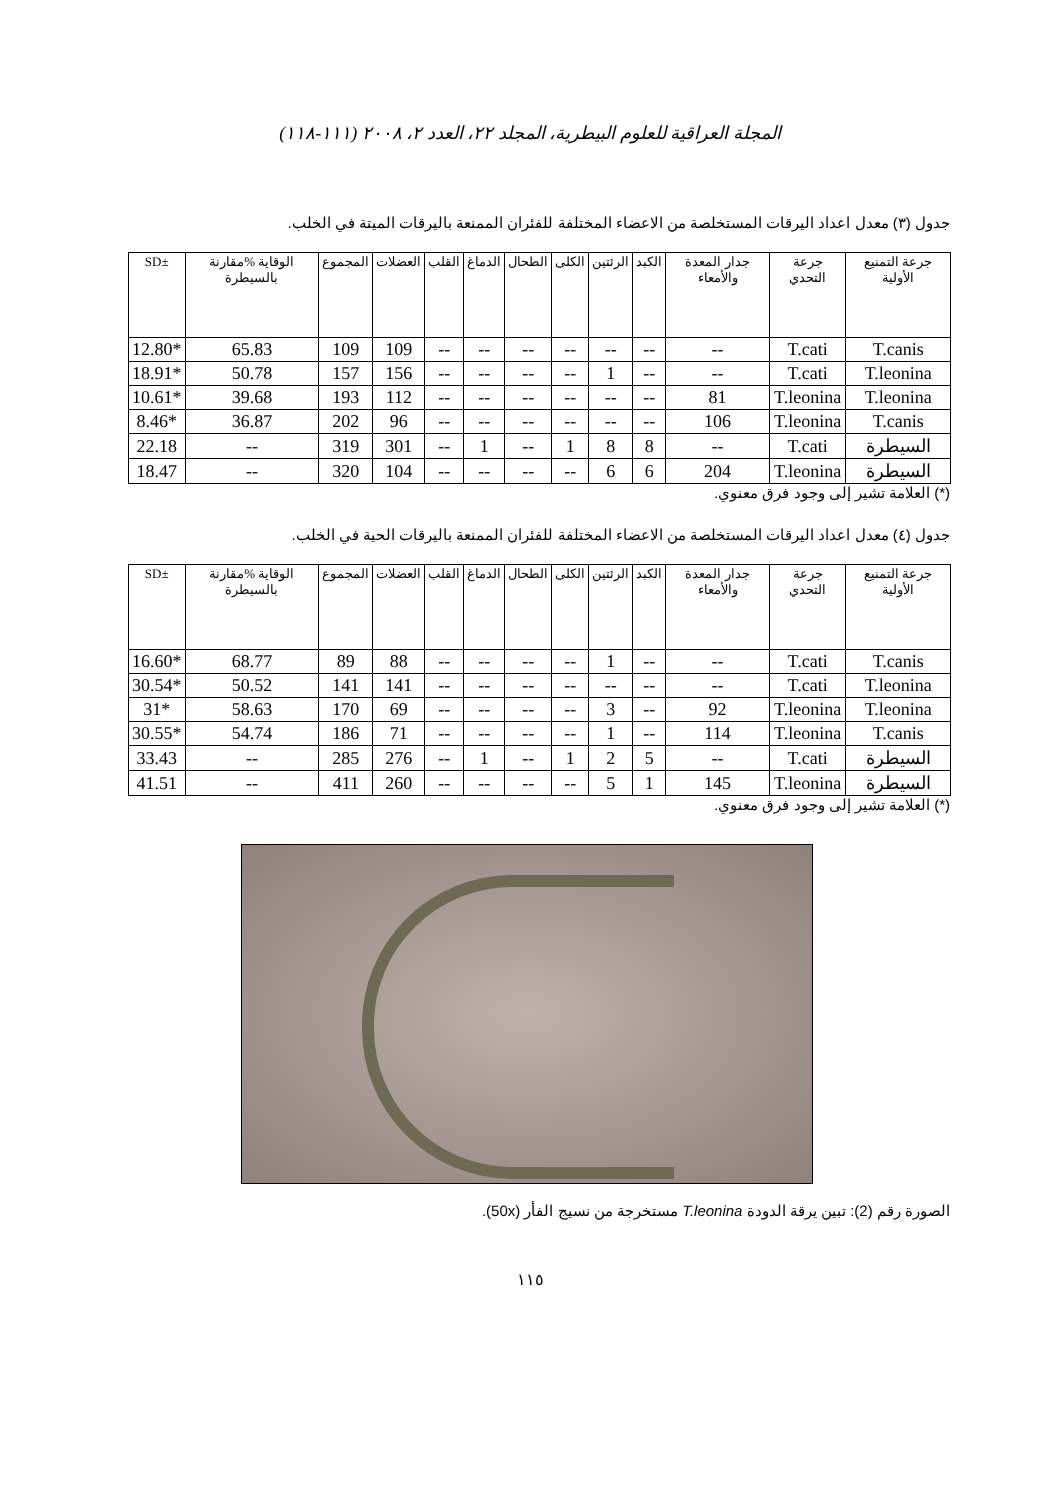المجلة العراقية للعلوم البيطرية، المجلد ٢٢، العدد ٢، ٢٠٠٨ (١١١-١١٨)
جدول (٣) معدل اعداد اليرقات المستخلصة من الاعضاء المختلفة للفئران الممنعة باليرقات الميتة في الخلب.
| SD± | الوقاية %مقارنة بالسيطرة | المجموع | العضلات | القلب | الدماغ | الطحال | الكلى | الرئتين | الكبد | جدار المعدة والأمعاء | جرعة التحدي | جرعة التمنيع الأولية |
| --- | --- | --- | --- | --- | --- | --- | --- | --- | --- | --- | --- | --- |
| 12.80* | 65.83 | 109 | 109 | -- | -- | -- | -- | -- | -- | -- | T.cati | T.canis |
| 18.91* | 50.78 | 157 | 156 | -- | -- | -- | -- | 1 | -- | -- | T.cati | T.leonina |
| 10.61* | 39.68 | 193 | 112 | -- | -- | -- | -- | -- | -- | 81 | T.leonina | T.leonina |
| 8.46* | 36.87 | 202 | 96 | -- | -- | -- | -- | -- | -- | 106 | T.leonina | T.canis |
| 22.18 | -- | 319 | 301 | -- | 1 | -- | 1 | 8 | 8 | -- | T.cati | السيطرة |
| 18.47 | -- | 320 | 104 | -- | -- | -- | -- | 6 | 6 | 204 | T.leonina | السيطرة |
(*) العلامة تشير إلى وجود فرق معنوي.
جدول (٤) معدل اعداد اليرقات المستخلصة من الاعضاء المختلفة للفئران الممنعة باليرقات الحية في الخلب.
| SD± | الوقاية %مقارنة بالسيطرة | المجموع | العضلات | القلب | الدماغ | الطحال | الكلى | الرئتين | الكبد | جدار المعدة والأمعاء | جرعة التحدي | جرعة التمنيع الأولية |
| --- | --- | --- | --- | --- | --- | --- | --- | --- | --- | --- | --- | --- |
| 16.60* | 68.77 | 89 | 88 | -- | -- | -- | -- | 1 | -- | -- | T.cati | T.canis |
| 30.54* | 50.52 | 141 | 141 | -- | -- | -- | -- | -- | -- | -- | T.cati | T.leonina |
| 31* | 58.63 | 170 | 69 | -- | -- | -- | -- | 3 | -- | 92 | T.leonina | T.leonina |
| 30.55* | 54.74 | 186 | 71 | -- | -- | -- | -- | 1 | -- | 114 | T.leonina | T.canis |
| 33.43 | -- | 285 | 276 | -- | 1 | -- | 1 | 2 | 5 | -- | T.cati | السيطرة |
| 41.51 | -- | 411 | 260 | -- | -- | -- | -- | 5 | 1 | 145 | T.leonina | السيطرة |
(*) العلامة تشير إلى وجود فرق معنوي.
الصورة رقم (2): تبين يرقة الدودة T.leonina مستخرجة من نسيج الفأر (50x).
١١٥